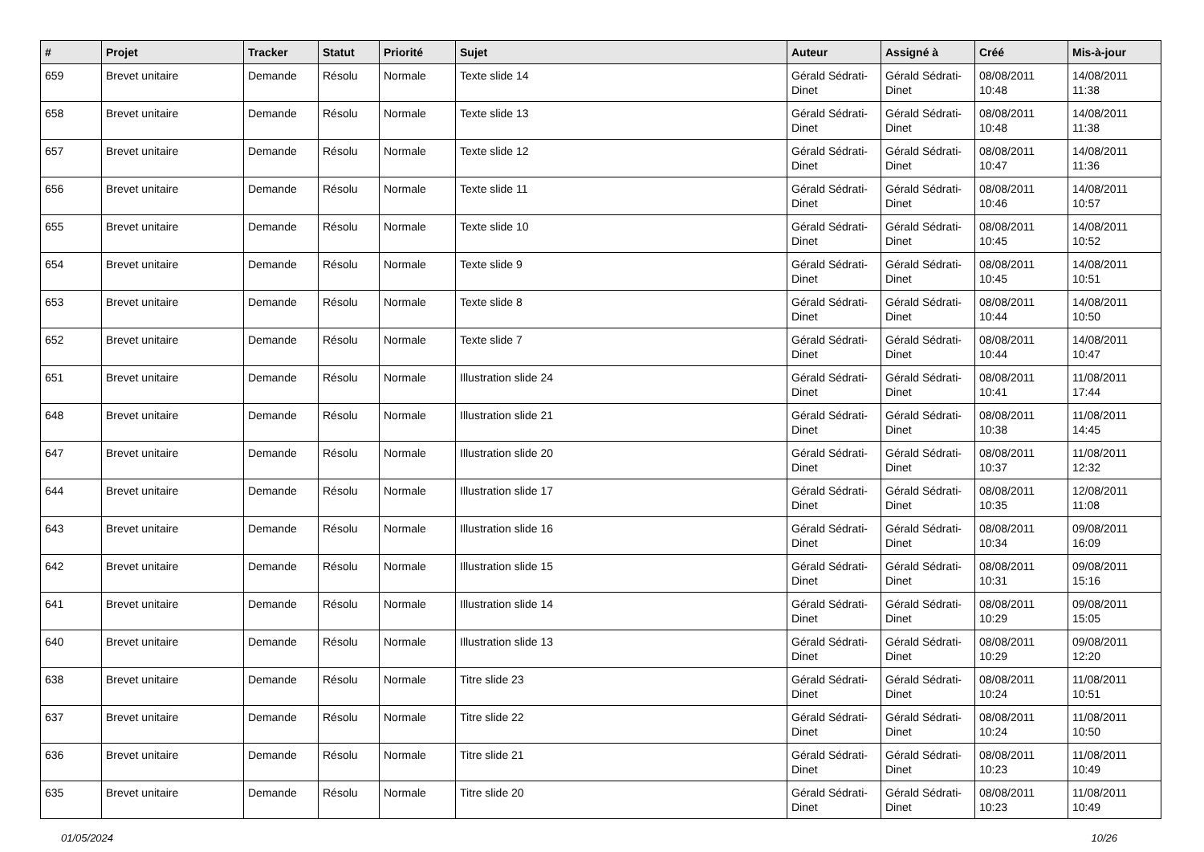| # | Projet | Tracker | Statut | Priorité | Sujet | Auteur | Assigné à | Créé | Mis-à-jour |
| --- | --- | --- | --- | --- | --- | --- | --- | --- | --- |
| 659 | Brevet unitaire | Demande | Résolu | Normale | Texte slide 14 | Gérald Sédrati-Dinet | Gérald Sédrati-Dinet | 08/08/2011 10:48 | 14/08/2011 11:38 |
| 658 | Brevet unitaire | Demande | Résolu | Normale | Texte slide 13 | Gérald Sédrati-Dinet | Gérald Sédrati-Dinet | 08/08/2011 10:48 | 14/08/2011 11:38 |
| 657 | Brevet unitaire | Demande | Résolu | Normale | Texte slide 12 | Gérald Sédrati-Dinet | Gérald Sédrati-Dinet | 08/08/2011 10:47 | 14/08/2011 11:36 |
| 656 | Brevet unitaire | Demande | Résolu | Normale | Texte slide 11 | Gérald Sédrati-Dinet | Gérald Sédrati-Dinet | 08/08/2011 10:46 | 14/08/2011 10:57 |
| 655 | Brevet unitaire | Demande | Résolu | Normale | Texte slide 10 | Gérald Sédrati-Dinet | Gérald Sédrati-Dinet | 08/08/2011 10:45 | 14/08/2011 10:52 |
| 654 | Brevet unitaire | Demande | Résolu | Normale | Texte slide 9 | Gérald Sédrati-Dinet | Gérald Sédrati-Dinet | 08/08/2011 10:45 | 14/08/2011 10:51 |
| 653 | Brevet unitaire | Demande | Résolu | Normale | Texte slide 8 | Gérald Sédrati-Dinet | Gérald Sédrati-Dinet | 08/08/2011 10:44 | 14/08/2011 10:50 |
| 652 | Brevet unitaire | Demande | Résolu | Normale | Texte slide 7 | Gérald Sédrati-Dinet | Gérald Sédrati-Dinet | 08/08/2011 10:44 | 14/08/2011 10:47 |
| 651 | Brevet unitaire | Demande | Résolu | Normale | Illustration slide 24 | Gérald Sédrati-Dinet | Gérald Sédrati-Dinet | 08/08/2011 10:41 | 11/08/2011 17:44 |
| 648 | Brevet unitaire | Demande | Résolu | Normale | Illustration slide 21 | Gérald Sédrati-Dinet | Gérald Sédrati-Dinet | 08/08/2011 10:38 | 11/08/2011 14:45 |
| 647 | Brevet unitaire | Demande | Résolu | Normale | Illustration slide 20 | Gérald Sédrati-Dinet | Gérald Sédrati-Dinet | 08/08/2011 10:37 | 11/08/2011 12:32 |
| 644 | Brevet unitaire | Demande | Résolu | Normale | Illustration slide 17 | Gérald Sédrati-Dinet | Gérald Sédrati-Dinet | 08/08/2011 10:35 | 12/08/2011 11:08 |
| 643 | Brevet unitaire | Demande | Résolu | Normale | Illustration slide 16 | Gérald Sédrati-Dinet | Gérald Sédrati-Dinet | 08/08/2011 10:34 | 09/08/2011 16:09 |
| 642 | Brevet unitaire | Demande | Résolu | Normale | Illustration slide 15 | Gérald Sédrati-Dinet | Gérald Sédrati-Dinet | 08/08/2011 10:31 | 09/08/2011 15:16 |
| 641 | Brevet unitaire | Demande | Résolu | Normale | Illustration slide 14 | Gérald Sédrati-Dinet | Gérald Sédrati-Dinet | 08/08/2011 10:29 | 09/08/2011 15:05 |
| 640 | Brevet unitaire | Demande | Résolu | Normale | Illustration slide 13 | Gérald Sédrati-Dinet | Gérald Sédrati-Dinet | 08/08/2011 10:29 | 09/08/2011 12:20 |
| 638 | Brevet unitaire | Demande | Résolu | Normale | Titre slide 23 | Gérald Sédrati-Dinet | Gérald Sédrati-Dinet | 08/08/2011 10:24 | 11/08/2011 10:51 |
| 637 | Brevet unitaire | Demande | Résolu | Normale | Titre slide 22 | Gérald Sédrati-Dinet | Gérald Sédrati-Dinet | 08/08/2011 10:24 | 11/08/2011 10:50 |
| 636 | Brevet unitaire | Demande | Résolu | Normale | Titre slide 21 | Gérald Sédrati-Dinet | Gérald Sédrati-Dinet | 08/08/2011 10:23 | 11/08/2011 10:49 |
| 635 | Brevet unitaire | Demande | Résolu | Normale | Titre slide 20 | Gérald Sédrati-Dinet | Gérald Sédrati-Dinet | 08/08/2011 10:23 | 11/08/2011 10:49 |
01/05/2024 10/26